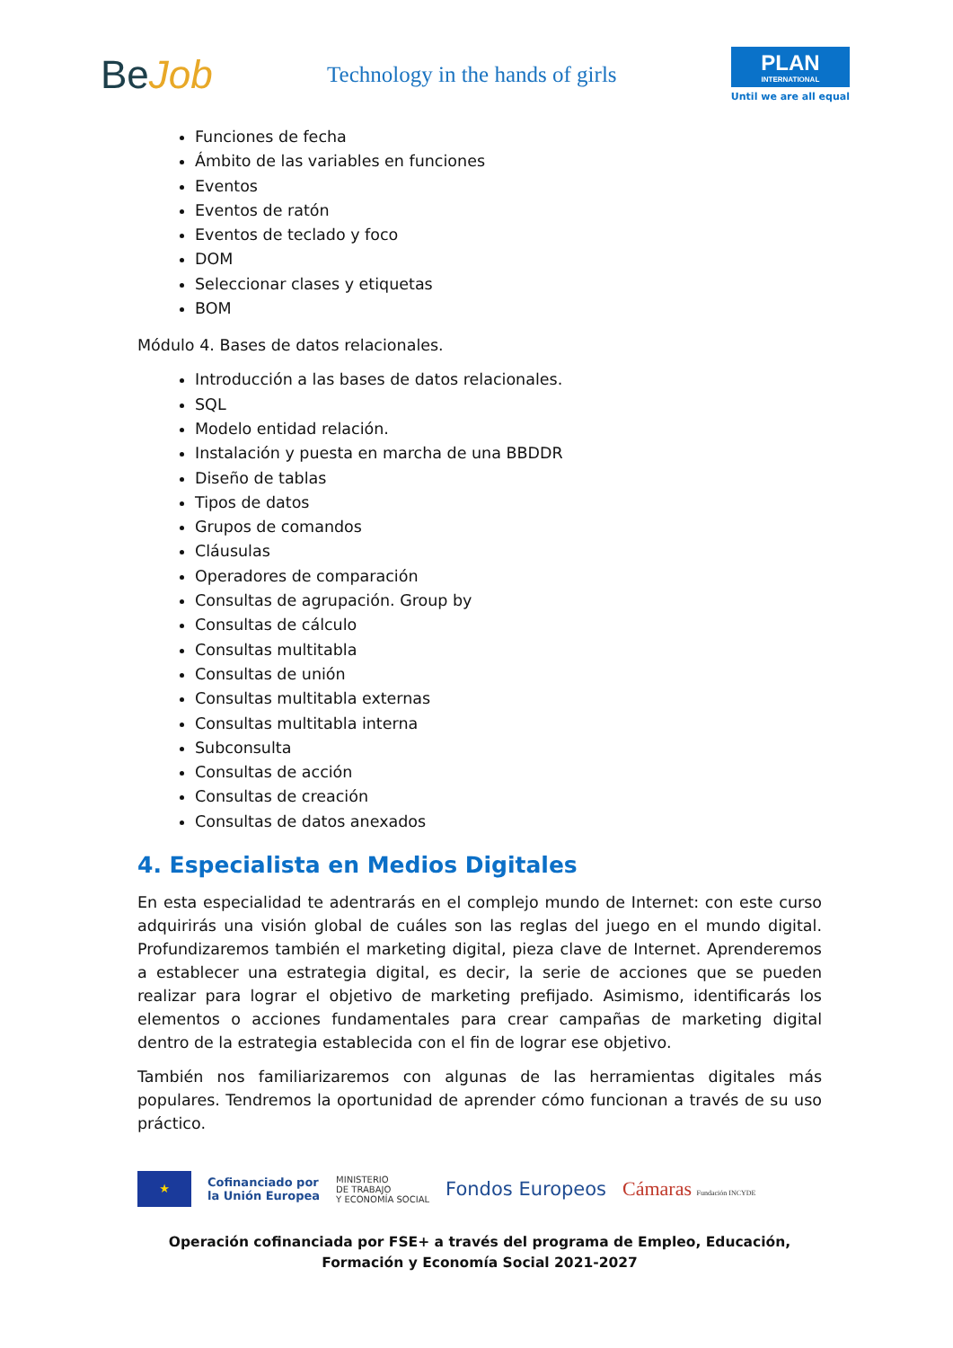BeJob
Technology in the hands of girls
PLAN
INTERNATIONAL
Until we are all equal
Funciones de fecha
Ámbito de las variables en funciones
Eventos
Eventos de ratón
Eventos de teclado y foco
DOM
Seleccionar clases y etiquetas
BOM
Módulo 4. Bases de datos relacionales.
Introducción a las bases de datos relacionales.
SQL
Modelo entidad relación.
Instalación y puesta en marcha de una BBDDR
Diseño de tablas
Tipos de datos
Grupos de comandos
Cláusulas
Operadores de comparación
Consultas de agrupación. Group by
Consultas de cálculo
Consultas multitabla
Consultas de unión
Consultas multitabla externas
Consultas multitabla interna
Subconsulta
Consultas de acción
Consultas de creación
Consultas de datos anexados
4. Especialista en Medios Digitales
En esta especialidad te adentrarás en el complejo mundo de Internet: con este curso adquirirás una visión global de cuáles son las reglas del juego en el mundo digital. Profundizaremos también el marketing digital, pieza clave de Internet. Aprenderemos a establecer una estrategia digital, es decir, la serie de acciones que se pueden realizar para lograr el objetivo de marketing prefijado. Asimismo, identificarás los elementos o acciones fundamentales para crear campañas de marketing digital dentro de la estrategia establecida con el fin de lograr ese objetivo.
También nos familiarizaremos con algunas de las herramientas digitales más populares. Tendremos la oportunidad de aprender cómo funcionan a través de su uso práctico.
★
Cofinanciado por
la Unión Europea
MINISTERIO
DE TRABAJO
Y ECONOMÍA SOCIAL
Fondos Europeos Cámaras Fundación INCYDE
Operación cofinanciada por FSE+ a través del programa de Empleo, Educación, Formación y Economía Social 2021-2027